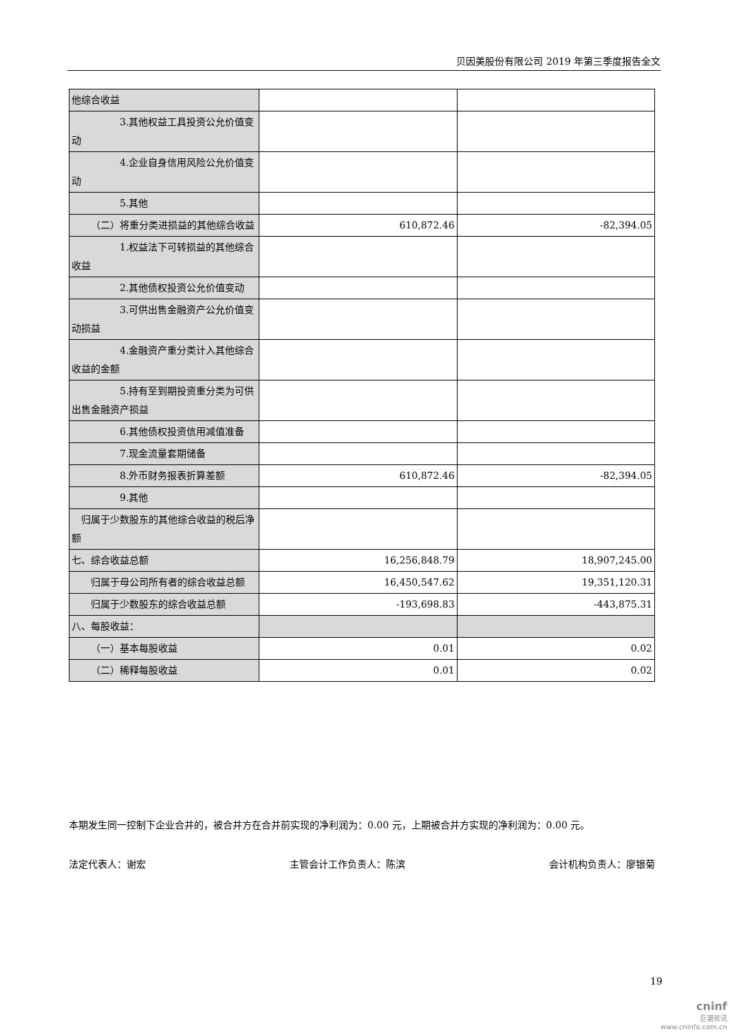贝因美股份有限公司 2019 年第三季度报告全文
| 他综合收益 | | |
| 3.其他权益工具投资公允价值变动 | | |
| 4.企业自身信用风险公允价值变动 | | |
| 5.其他 | | |
| （二）将重分类进损益的其他综合收益 | 610,872.46 | -82,394.05 |
| 1.权益法下可转损益的其他综合收益 | | |
| 2.其他债权投资公允价值变动 | | |
| 3.可供出售金融资产公允价值变动损益 | | |
| 4.金融资产重分类计入其他综合收益的金额 | | |
| 5.持有至到期投资重分类为可供出售金融资产损益 | | |
| 6.其他债权投资信用减值准备 | | |
| 7.现金流量套期储备 | | |
| 8.外币财务报表折算差额 | 610,872.46 | -82,394.05 |
| 9.其他 | | |
| 归属于少数股东的其他综合收益的税后净额 | | |
| 七、综合收益总额 | 16,256,848.79 | 18,907,245.00 |
| 归属于母公司所有者的综合收益总额 | 16,450,547.62 | 19,351,120.31 |
| 归属于少数股东的综合收益总额 | -193,698.83 | -443,875.31 |
| 八、每股收益： | | |
| （一）基本每股收益 | 0.01 | 0.02 |
| （二）稀释每股收益 | 0.01 | 0.02 |
本期发生同一控制下企业合并的，被合并方在合并前实现的净利润为：0.00 元，上期被合并方实现的净利润为：0.00 元。
法定代表人：谢宏 主管会计工作负责人：陈滨 会计机构负责人：廖银菊
19
cninf
巨潮资讯
www.cninfo.com.cn